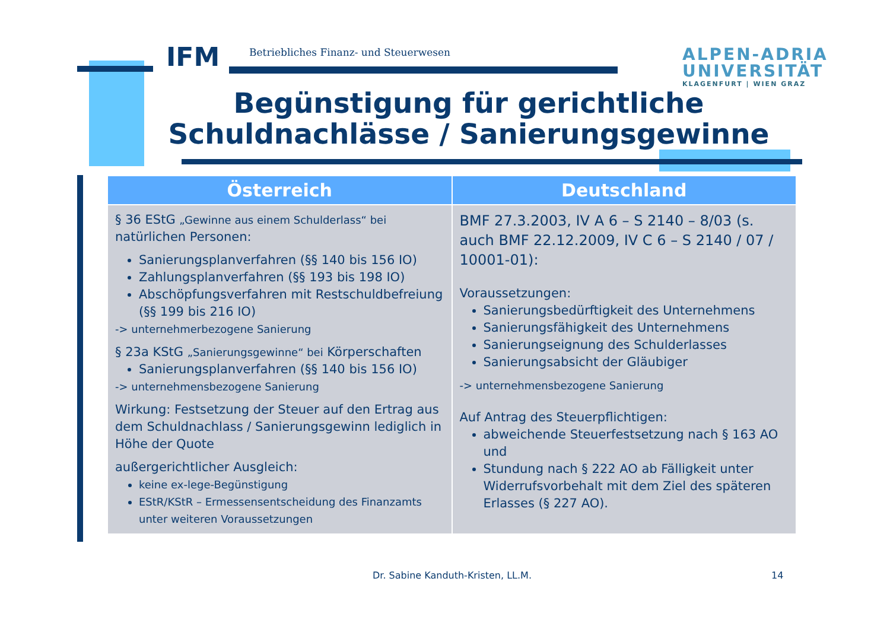IFM
Betriebliches Finanz- und Steuerwesen
ALPEN-ADRIA
UNIVERSITÄT
KLAGENFURT | WIEN GRAZ
Begünstigung für gerichtliche Schuldnachlässe / Sanierungsgewinne
| Österreich | Deutschland |
| --- | --- |
| § 36 EStG „Gewinne aus einem Schulderlass“ bei natürlichen Personen: Sanierungsplanverfahren (§§ 140 bis 156 IO) Zahlungsplanverfahren (§§ 193 bis 198 IO) Abschöpfungsverfahren mit Restschuldbefreiung (§§ 199 bis 216 IO) -> unternehmerbezogene Sanierung § 23a KStG „Sanierungsgewinne“ bei Körperschaften Sanierungsplanverfahren (§§ 140 bis 156 IO) -> unternehmensbezogene Sanierung Wirkung: Festsetzung der Steuer auf den Ertrag aus dem Schuldnachlass / Sanierungsgewinn lediglich in Höhe der Quote außergerichtlicher Ausgleich: keine ex-lege-Begünstigung EStR/KStR – Ermessensentscheidung des Finanzamts unter weiteren Voraussetzungen | BMF 27.3.2003, IV A 6 – S 2140 – 8/03 (s. auch BMF 22.12.2009, IV C 6 – S 2140 / 07 / 10001-01): Voraussetzungen: Sanierungsbedürftigkeit des Unternehmens Sanierungsfähigkeit des Unternehmens Sanierungseignung des Schulderlasses Sanierungsabsicht der Gläubiger -> unternehmensbezogene Sanierung Auf Antrag des Steuerpflichtigen: abweichende Steuerfestsetzung nach § 163 AO und Stundung nach § 222 AO ab Fälligkeit unter Widerrufsvorbehalt mit dem Ziel des späteren Erlasses (§ 227 AO). |
Dr. Sabine Kanduth-Kristen, LL.M.
14